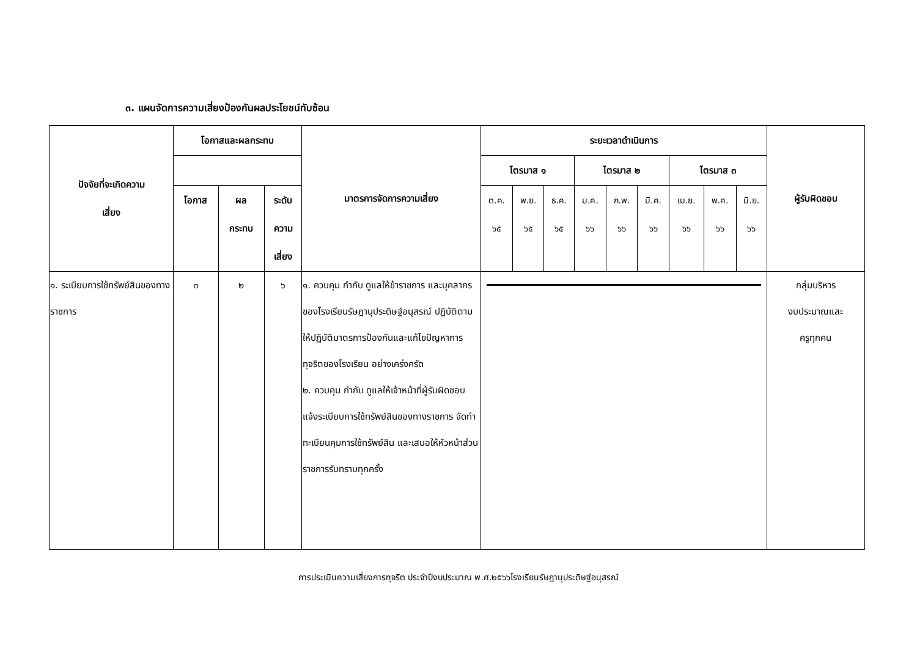๓. แผนจัดการความเสี่ยงป้องกันผลประโยชน์ทับซ้อน
| ปัจจัยที่จะเกิดความ เสี่ยง | โอกาสและผลกระทบ | | | มาตรการจัดการความเสี่ยง | ระยะเวลาดำเนินการ | | | | | | | | | ผู้รับผิดชอบ |
| --- | --- | --- | --- | --- | --- | --- | --- | --- | --- | --- | --- | --- | --- | --- |
| | | | | | ไตรมาส ๑ | | | ไตรมาส ๒ | | | ไตรมาส ๓ | | | |
| | โอกาส | ผล กระทบ | ระดับ ความ เสี่ยง | | ต.ค. ๖๕ | พ.ย. ๖๕ | ธ.ค. ๖๕ | ม.ค. ๖๖ | ก.พ. ๖๖ | มี.ค. ๖๖ | เม.ย. ๖๖ | พ.ค. ๖๖ | มิ.ย. ๖๖ | |
| ๑. ระเบียบการใช้ทรัพย์สินของทางราชการ | ๓ | ๒ | ๖ | ๑. ควบคุม กำกับ ดูแลให้ข้าราชการ และบุคลากรของโรงเรียนรัษฎานุประดิษฐ์อนุสรณ์ ปฏิบัติตาม ให้ปฏิบัติมาตรการป้องกันและแก้ไขปัญหาการทุจริตของโรงเรียน อย่างเคร่งครัด ๒. ควบคุม กำกับ ดูแลให้เจ้าหน้าที่ผู้รับผิดชอบ แจ้งระเบียบการใช้ทรัพย์สินของทางราชการ จัดทำทะเบียนคุมการใช้ทรัพย์สิน และเสนอให้หัวหน้าส่วนราชการรับทราบทุกครั้ง | | | | | | | | | | กลุ่มบริหาร งบประมาณและ ครูทุกคน |
การประเมินความเสี่ยงการทุจริต ประจำปีงบประมาณ พ.ศ.๒๕๖๖โรงเรียนรัษฎานุประดิษฐ์อนุสรณ์